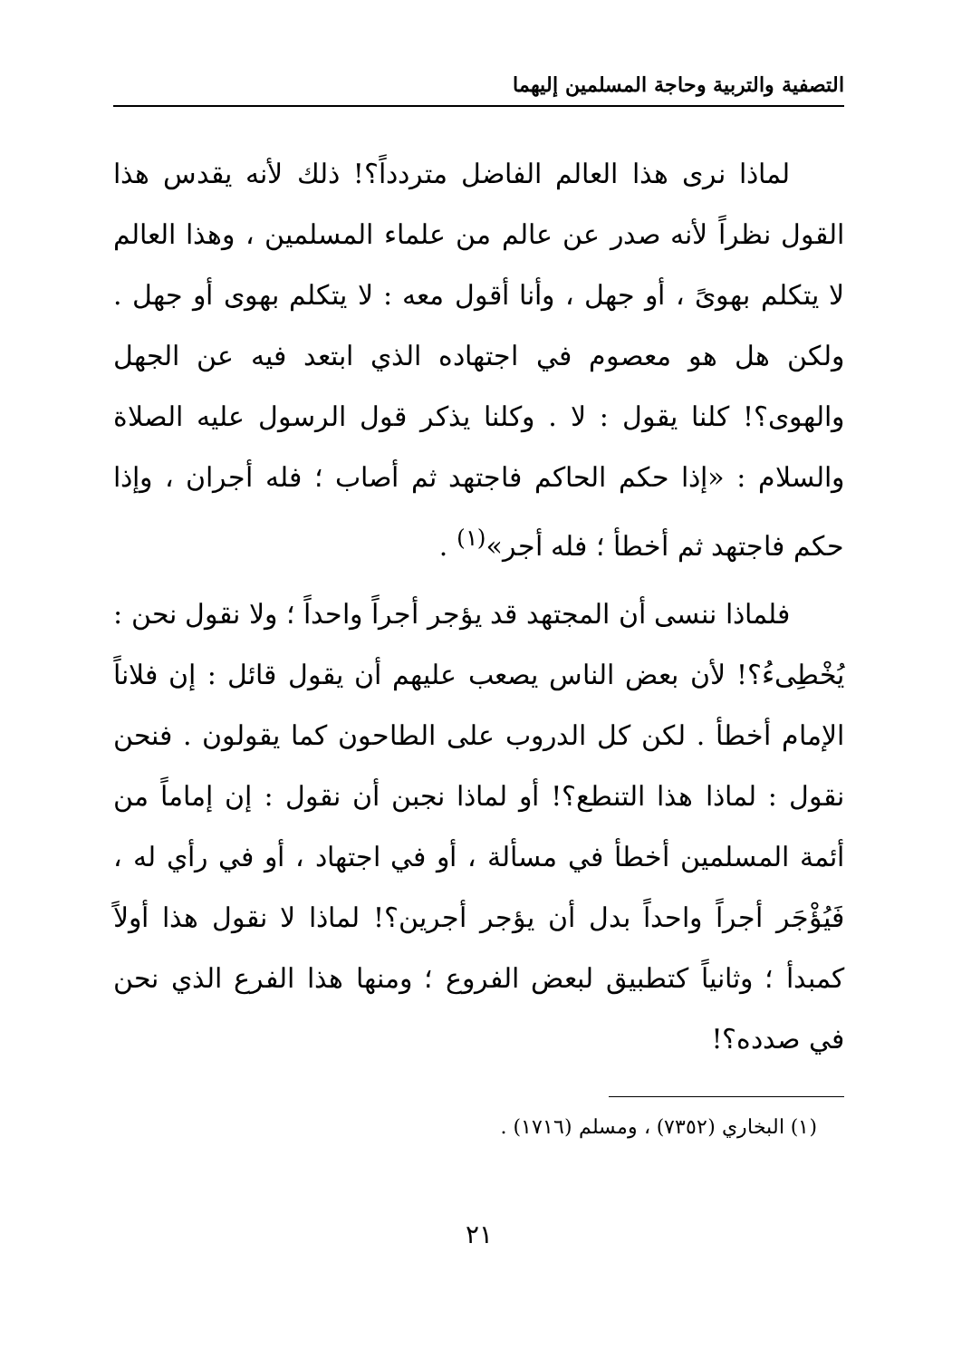التصفية والتربية وحاجة المسلمين إليهما
لماذا نرى هذا العالم الفاضل متردداً؟! ذلك لأنه يقدس هذا القول نظراً لأنه صدر عن عالم من علماء المسلمين ، وهذا العالم لا يتكلم بهوىً ، أو جهل ، وأنا أقول معه : لا يتكلم بهوى أو جهل . ولكن هل هو معصوم في اجتهاده الذي ابتعد فيه عن الجهل والهوى؟! كلنا يقول : لا . وكلنا يذكر قول الرسول عليه الصلاة والسلام : «إذا حكم الحاكم فاجتهد ثم أصاب ؛ فله أجران ، وإذا حكم فاجتهد ثم أخطأ ؛ فله أجر»<sup>(١)</sup> .
فلماذا ننسى أن المجتهد قد يؤجر أجراً واحداً ؛ ولا نقول نحن : يُخْطِىءُ؟! لأن بعض الناس يصعب عليهم أن يقول قائل : إن فلاناً الإمام أخطأ . لكن كل الدروب على الطاحون كما يقولون . فنحن نقول : لماذا هذا التنطع؟! أو لماذا نجبن أن نقول : إن إماماً من أئمة المسلمين أخطأ في مسألة ، أو في اجتهاد ، أو في رأي له ، فَيُؤْجَر أجراً واحداً بدل أن يؤجر أجرين؟! لماذا لا نقول هذا أولاً كمبدأ ؛ وثانياً كتطبيق لبعض الفروع ؛ ومنها هذا الفرع الذي نحن في صدده؟!
(١) البخاري (٧٣٥٢) ، ومسلم (١٧١٦) .
٢١